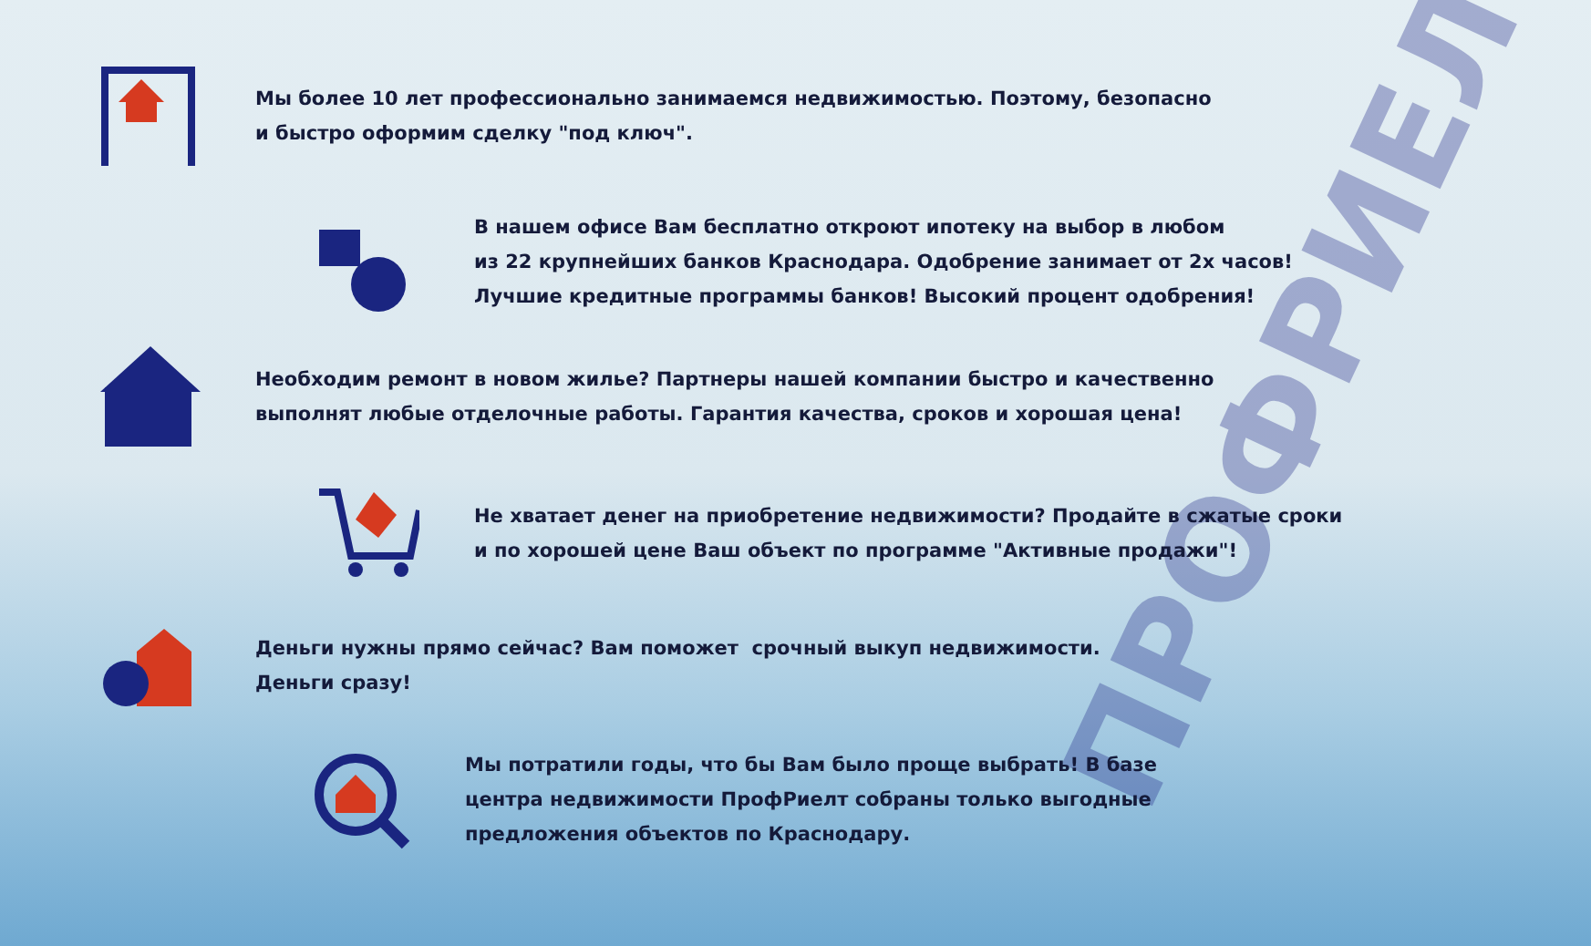ПРОФРИЕЛТ
Мы более 10 лет профессионально занимаемся недвижимостью. Поэтому, безопасно
и быстро оформим сделку "под ключ".
В нашем офисе Вам бесплатно откроют ипотеку на выбор в любом
из 22 крупнейших банков Краснодара. Одобрение занимает от 2х часов!
Лучшие кредитные программы банков! Высокий процент одобрения!
Необходим ремонт в новом жилье? Партнеры нашей компании быстро и качественно
выполнят любые отделочные работы. Гарантия качества, сроков и хорошая цена!
Не хватает денег на приобретение недвижимости? Продайте в сжатые сроки
и по хорошей цене Ваш объект по программе "Активные продажи"!
Деньги нужны прямо сейчас? Вам поможет срочный выкуп недвижимости.
Деньги сразу!
Мы потратили годы, что бы Вам было проще выбрать! В базе
центра недвижимости ПрофРиелт собраны только выгодные
предложения объектов по Краснодару.